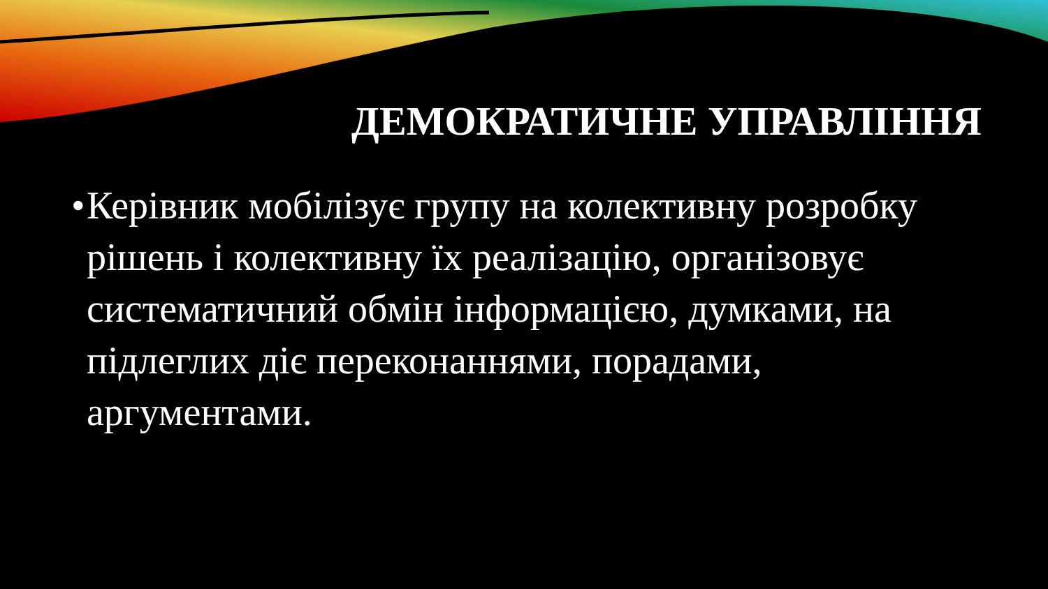ДЕМОКРАТИЧНЕ УПРАВЛІННЯ
•
Керівник мобілізує групу на колективну розробку рішень і колективну їх реалізацію, організовує систематичний обмін інформацією, думками, на підлеглих діє переконаннями, порадами, аргументами.